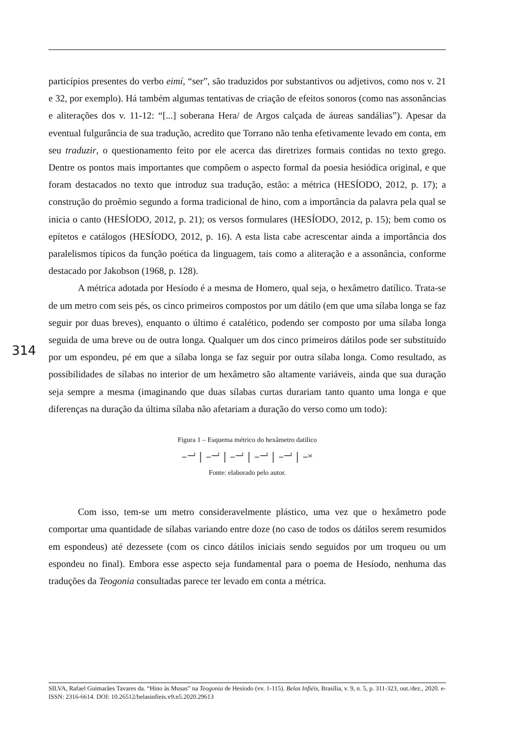particípios presentes do verbo eimí, “ser”, são traduzidos por substantivos ou adjetivos, como nos v. 21 e 32, por exemplo). Há também algumas tentativas de criação de efeitos sonoros (como nas assonâncias e aliterações dos v. 11-12: “[...] soberana Hera/ de Argos calçada de áureas sandálias”). Apesar da eventual fulgurância de sua tradução, acredito que Torrano não tenha efetivamente levado em conta, em seu traduzir, o questionamento feito por ele acerca das diretrizes formais contidas no texto grego. Dentre os pontos mais importantes que compõem o aspecto formal da poesia hesiódica original, e que foram destacados no texto que introduz sua tradução, estão: a métrica (HESÍODO, 2012, p. 17); a construção do proêmio segundo a forma tradicional de hino, com a importância da palavra pela qual se inicia o canto (HESÍODO, 2012, p. 21); os versos formulares (HESÍODO, 2012, p. 15); bem como os epítetos e catálogos (HESÍODO, 2012, p. 16). A esta lista cabe acrescentar ainda a importância dos paralelismos típicos da função poética da linguagem, tais como a aliteração e a assonância, conforme destacado por Jakobson (1968, p. 128).
A métrica adotada por Hesíodo é a mesma de Homero, qual seja, o hexâmetro datílico. Trata-se de um metro com seis pés, os cinco primeiros compostos por um dátilo (em que uma sílaba longa se faz seguir por duas breves), enquanto o último é catalético, podendo ser composto por uma sílaba longa seguida de uma breve ou de outra longa. Qualquer um dos cinco primeiros dátilos pode ser substituído por um espondeu, pé em que a sílaba longa se faz seguir por outra sílaba longa. Como resultado, as possibilidades de sílabas no interior de um hexâmetro são altamente variáveis, ainda que sua duração seja sempre a mesma (imaginando que duas sílabas curtas durariam tanto quanto uma longa e que diferenças na duração da última sílaba não afetariam a duração do verso como um todo):
Figura 1 – Esquema métrico do hexâmetro datílico
–⏗ | –⏗ | –⏗ | –⏗ | –⏗ | –⏓
Fonte: elaborado pelo autor.
Com isso, tem-se um metro consideravelmente plástico, uma vez que o hexâmetro pode comportar uma quantidade de sílabas variando entre doze (no caso de todos os dátilos serem resumidos em espondeus) até dezessete (com os cinco dátilos iniciais sendo seguidos por um troqueu ou um espondeu no final). Embora esse aspecto seja fundamental para o poema de Hesíodo, nenhuma das traduções da Teogonia consultadas parece ter levado em conta a métrica.
314
SILVA, Rafael Guimarães Tavares da. “Hino às Musas” na Teogonia de Hesíodo (vv. 1-115). Belas Infiéis, Brasília, v. 9, n. 5, p. 311-323, out./dez., 2020. e-ISSN: 2316-6614. DOI: 10.26512/belasinfieis.v9.n5.2020.29613